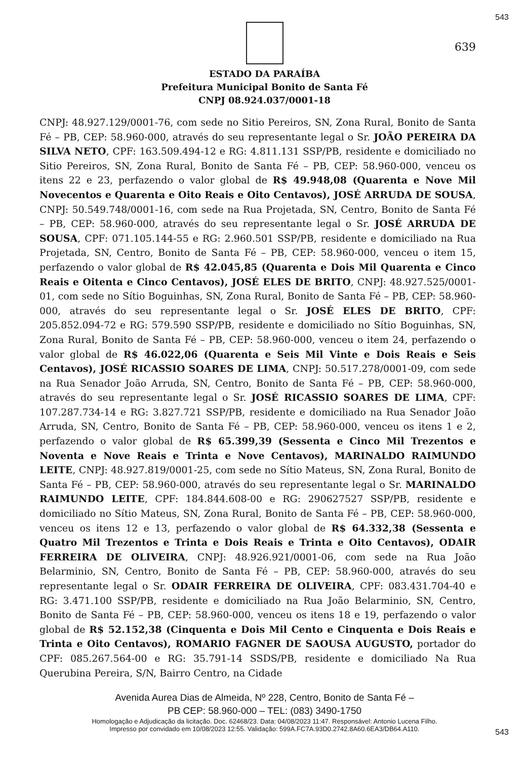543
639
ESTADO DA PARAÍBA
Prefeitura Municipal Bonito de Santa Fé
CNPJ 08.924.037/0001-18
CNPJ: 48.927.129/0001-76, com sede no Sitio Pereiros, SN, Zona Rural, Bonito de Santa Fé – PB, CEP: 58.960-000, através do seu representante legal o Sr. JOÃO PEREIRA DA SILVA NETO, CPF: 163.509.494-12 e RG: 4.811.131 SSP/PB, residente e domiciliado no Sitio Pereiros, SN, Zona Rural, Bonito de Santa Fé – PB, CEP: 58.960-000, venceu os itens 22 e 23, perfazendo o valor global de R$ 49.948,08 (Quarenta e Nove Mil Novecentos e Quarenta e Oito Reais e Oito Centavos), JOSÉ ARRUDA DE SOUSA, CNPJ: 50.549.748/0001-16, com sede na Rua Projetada, SN, Centro, Bonito de Santa Fé – PB, CEP: 58.960-000, através do seu representante legal o Sr. JOSÉ ARRUDA DE SOUSA, CPF: 071.105.144-55 e RG: 2.960.501 SSP/PB, residente e domiciliado na Rua Projetada, SN, Centro, Bonito de Santa Fé – PB, CEP: 58.960-000, venceu o item 15, perfazendo o valor global de R$ 42.045,85 (Quarenta e Dois Mil Quarenta e Cinco Reais e Oitenta e Cinco Centavos), JOSÉ ELES DE BRITO, CNPJ: 48.927.525/0001-01, com sede no Sítio Boguinhas, SN, Zona Rural, Bonito de Santa Fé – PB, CEP: 58.960-000, através do seu representante legal o Sr. JOSÉ ELES DE BRITO, CPF: 205.852.094-72 e RG: 579.590 SSP/PB, residente e domiciliado no Sítio Boguinhas, SN, Zona Rural, Bonito de Santa Fé – PB, CEP: 58.960-000, venceu o item 24, perfazendo o valor global de R$ 46.022,06 (Quarenta e Seis Mil Vinte e Dois Reais e Seis Centavos), JOSÉ RICASSIO SOARES DE LIMA, CNPJ: 50.517.278/0001-09, com sede na Rua Senador João Arruda, SN, Centro, Bonito de Santa Fé – PB, CEP: 58.960-000, através do seu representante legal o Sr. JOSÉ RICASSIO SOARES DE LIMA, CPF: 107.287.734-14 e RG: 3.827.721 SSP/PB, residente e domiciliado na Rua Senador João Arruda, SN, Centro, Bonito de Santa Fé – PB, CEP: 58.960-000, venceu os itens 1 e 2, perfazendo o valor global de R$ 65.399,39 (Sessenta e Cinco Mil Trezentos e Noventa e Nove Reais e Trinta e Nove Centavos), MARINALDO RAIMUNDO LEITE, CNPJ: 48.927.819/0001-25, com sede no Sítio Mateus, SN, Zona Rural, Bonito de Santa Fé – PB, CEP: 58.960-000, através do seu representante legal o Sr. MARINALDO RAIMUNDO LEITE, CPF: 184.844.608-00 e RG: 290627527 SSP/PB, residente e domiciliado no Sítio Mateus, SN, Zona Rural, Bonito de Santa Fé – PB, CEP: 58.960-000, venceu os itens 12 e 13, perfazendo o valor global de R$ 64.332,38 (Sessenta e Quatro Mil Trezentos e Trinta e Dois Reais e Trinta e Oito Centavos), ODAIR FERREIRA DE OLIVEIRA, CNPJ: 48.926.921/0001-06, com sede na Rua João Belarminio, SN, Centro, Bonito de Santa Fé – PB, CEP: 58.960-000, através do seu representante legal o Sr. ODAIR FERREIRA DE OLIVEIRA, CPF: 083.431.704-40 e RG: 3.471.100 SSP/PB, residente e domiciliado na Rua João Belarminio, SN, Centro, Bonito de Santa Fé – PB, CEP: 58.960-000, venceu os itens 18 e 19, perfazendo o valor global de R$ 52.152,38 (Cinquenta e Dois Mil Cento e Cinquenta e Dois Reais e Trinta e Oito Centavos), ROMARIO FAGNER DE SAOUSA AUGUSTO, portador do CPF: 085.267.564-00 e RG: 35.791-14 SSDS/PB, residente e domiciliado Na Rua Querubina Pereira, S/N, Bairro Centro, na Cidade
Avenida Aurea Dias de Almeida, Nº 228, Centro, Bonito de Santa Fé –
PB CEP: 58.960-000 – TEL: (083) 3490-1750
543
Homologação e Adjudicação da licitação. Doc. 62468/23. Data: 04/08/2023 11:47. Responsável: Antonio Lucena Filho.
Impresso por convidado em 10/08/2023 12:55. Validação: 599A.FC7A.93D0.2742.8A60.6EA3/DB64.A110.